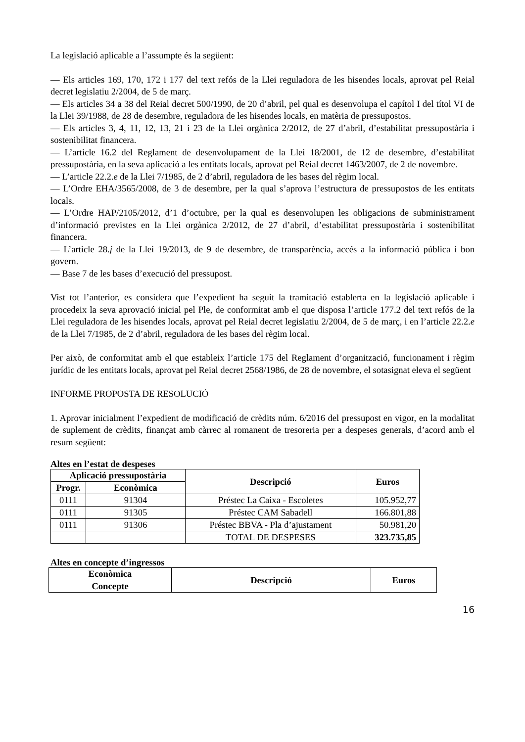La legislació aplicable a l’assumpte és la següent:
— Els articles 169, 170, 172 i 177 del text refós de la Llei reguladora de les hisendes locals, aprovat pel Reial decret legislatiu 2/2004, de 5 de març.
— Els articles 34 a 38 del Reial decret 500/1990, de 20 d’abril, pel qual es desenvolupa el capítol I del títol VI de la Llei 39/1988, de 28 de desembre, reguladora de les hisendes locals, en matèria de pressupostos.
— Els articles 3, 4, 11, 12, 13, 21 i 23 de la Llei orgànica 2/2012, de 27 d’abril, d’estabilitat pressupostària i sostenibilitat financera.
— L’article 16.2 del Reglament de desenvolupament de la Llei 18/2001, de 12 de desembre, d’estabilitat pressupostària, en la seva aplicació a les entitats locals, aprovat pel Reial decret 1463/2007, de 2 de novembre.
— L’article 22.2.e de la Llei 7/1985, de 2 d’abril, reguladora de les bases del règim local.
— L’Ordre EHA/3565/2008, de 3 de desembre, per la qual s’aprova l’estructura de pressupostos de les entitats locals.
— L’Ordre HAP/2105/2012, d’1 d’octubre, per la qual es desenvolupen les obligacions de subministrament d’informació previstes en la Llei orgànica 2/2012, de 27 d’abril, d’estabilitat pressupostària i sostenibilitat financera.
— L’article 28.j de la Llei 19/2013, de 9 de desembre, de transparència, accés a la informació pública i bon govern.
— Base 7 de les bases d’execució del pressupost.
Vist tot l’anterior, es considera que l’expedient ha seguit la tramitació establerta en la legislació aplicable i procedeix la seva aprovació inicial pel Ple, de conformitat amb el que disposa l’article 177.2 del text refós de la Llei reguladora de les hisendes locals, aprovat pel Reial decret legislatiu 2/2004, de 5 de març, i en l’article 22.2.e de la Llei 7/1985, de 2 d’abril, reguladora de les bases del règim local.
Per això, de conformitat amb el que estableix l’article 175 del Reglament d’organització, funcionament i règim jurídic de les entitats locals, aprovat pel Reial decret 2568/1986, de 28 de novembre, el sotasignat eleva el següent
INFORME PROPOSTA DE RESOLUCIÓ
1. Aprovar inicialment l’expedient de modificació de crèdits núm. 6/2016 del pressupost en vigor, en la modalitat de suplement de crèdits, finançat amb càrrec al romanent de tresoreria per a despeses generals, d’acord amb el resum següent:
Altes en l’estat de despeses
| Aplicació pressupostària | | Descripció | Euros |
| --- | --- | --- | --- |
| Progr. | Econòmica | | |
| 0111 | 91304 | Préstec La Caixa - Escoletes | 105.952,77 |
| 0111 | 91305 | Préstec CAM Sabadell | 166.801,88 |
| 0111 | 91306 | Préstec BBVA - Pla d’ajustament | 50.981,20 |
| | | TOTAL DE DESPESES | 323.735,85 |
Altes en concepte d’ingressos
| Econòmica | Descripció | Euros |
| --- | --- | --- |
| Concepte | | |
16